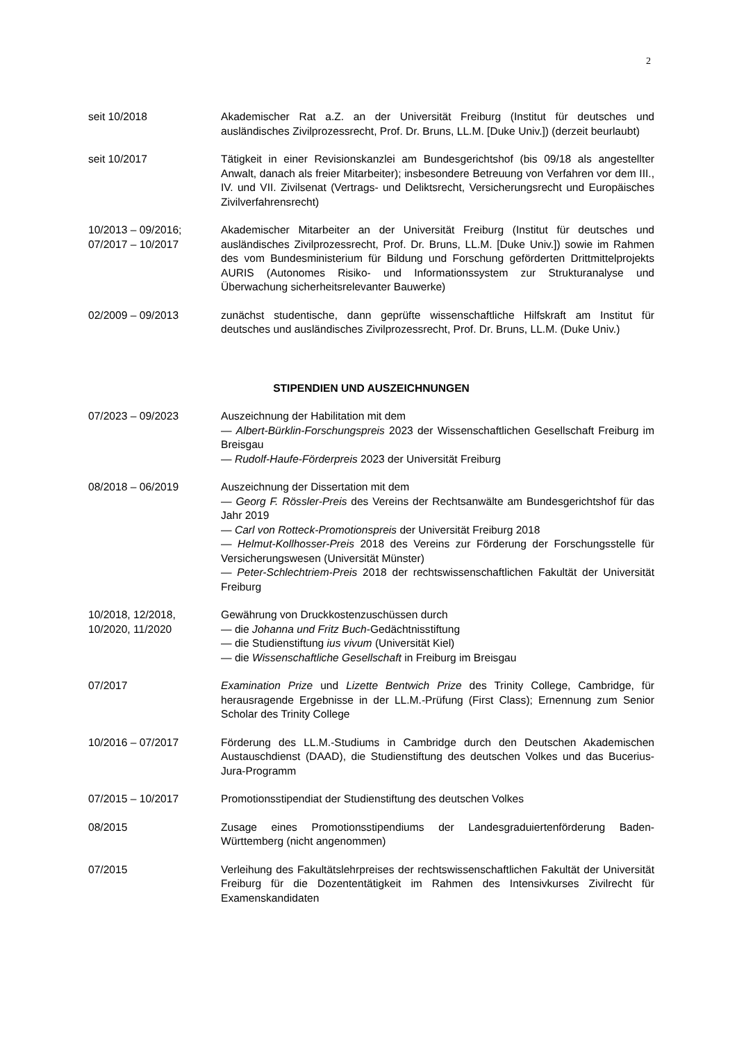2
seit 10/2018 Akademischer Rat a.Z. an der Universität Freiburg (Institut für deutsches und ausländisches Zivilprozessrecht, Prof. Dr. Bruns, LL.M. [Duke Univ.]) (derzeit beurlaubt)
seit 10/2017 Tätigkeit in einer Revisionskanzlei am Bundesgerichtshof (bis 09/18 als angestellter Anwalt, danach als freier Mitarbeiter); insbesondere Betreuung von Verfahren vor dem III., IV. und VII. Zivilsenat (Vertrags- und Deliktsrecht, Versicherungsrecht und Europäisches Zivilverfahrensrecht)
10/2013 – 09/2016;
07/2017 – 10/2017
Akademischer Mitarbeiter an der Universität Freiburg (Institut für deutsches und ausländisches Zivilprozessrecht, Prof. Dr. Bruns, LL.M. [Duke Univ.]) sowie im Rahmen des vom Bundesministerium für Bildung und Forschung geförderten Drittmittelprojekts AURIS (Autonomes Risiko- und Informationssystem zur Strukturanalyse und Überwachung sicherheitsrelevanter Bauwerke)
02/2009 – 09/2013 zunächst studentische, dann geprüfte wissenschaftliche Hilfskraft am Institut für deutsches und ausländisches Zivilprozessrecht, Prof. Dr. Bruns, LL.M. (Duke Univ.)
STIPENDIEN UND AUSZEICHNUNGEN
07/2023 – 09/2023 Auszeichnung der Habilitation mit dem
— Albert-Bürklin-Forschungspreis 2023 der Wissenschaftlichen Gesellschaft Freiburg im Breisgau
— Rudolf-Haufe-Förderpreis 2023 der Universität Freiburg
08/2018 – 06/2019 Auszeichnung der Dissertation mit dem
— Georg F. Rössler-Preis des Vereins der Rechtsanwälte am Bundesgerichtshof für das Jahr 2019
— Carl von Rotteck-Promotionspreis der Universität Freiburg 2018
— Helmut-Kollhosser-Preis 2018 des Vereins zur Förderung der Forschungsstelle für Versicherungswesen (Universität Münster)
— Peter-Schlechtriem-Preis 2018 der rechtswissenschaftlichen Fakultät der Universität Freiburg
10/2018, 12/2018,
10/2020, 11/2020
Gewährung von Druckkostenzuschüssen durch
— die Johanna und Fritz Buch-Gedächtnisstiftung
— die Studienstiftung ius vivum (Universität Kiel)
— die Wissenschaftliche Gesellschaft in Freiburg im Breisgau
07/2017 Examination Prize und Lizette Bentwich Prize des Trinity College, Cambridge, für herausragende Ergebnisse in der LL.M.-Prüfung (First Class); Ernennung zum Senior Scholar des Trinity College
10/2016 – 07/2017 Förderung des LL.M.-Studiums in Cambridge durch den Deutschen Akademischen Austauschdienst (DAAD), die Studienstiftung des deutschen Volkes und das Bucerius-Jura-Programm
07/2015 – 10/2017 Promotionsstipendiat der Studienstiftung des deutschen Volkes
08/2015 Zusage eines Promotionsstipendiums der Landesgraduiertenförderung Baden-Württemberg (nicht angenommen)
07/2015 Verleihung des Fakultätslehrpreises der rechtswissenschaftlichen Fakultät der Universität Freiburg für die Dozententätigkeit im Rahmen des Intensivkurses Zivilrecht für Examenskandidaten